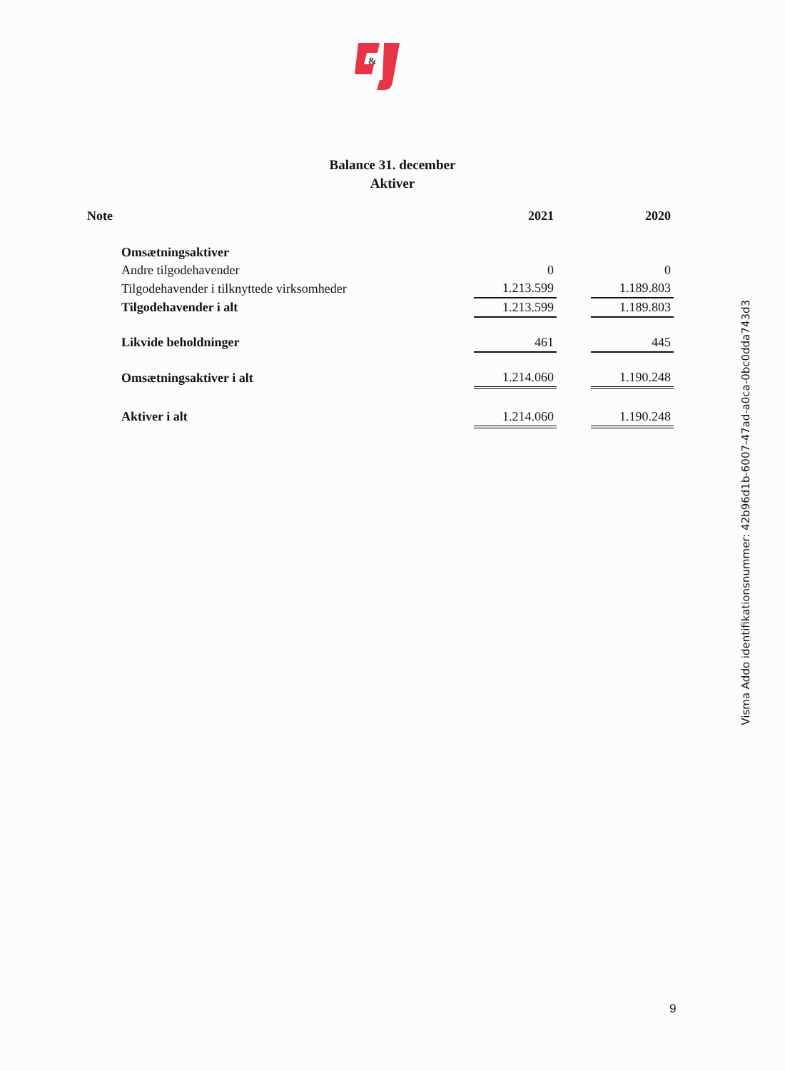&
Balance 31. december
Aktiver
| Note | | 2021 | | 2020 |
| --- | --- | --- | --- | --- |
| | Omsætningsaktiver | | | |
| | Andre tilgodehavender | 0 | | 0 |
| | Tilgodehavender i tilknyttede virksomheder | 1.213.599 | | 1.189.803 |
| | Tilgodehavender i alt | 1.213.599 | | 1.189.803 |
| | Likvide beholdninger | 461 | | 445 |
| | Omsætningsaktiver i alt | 1.214.060 | | 1.190.248 |
| | Aktiver i alt | 1.214.060 | | 1.190.248 |
Visma Addo identifikationsnummer: 42b96d1b-6007-47ad-a0ca-0bc0dda743d3
9